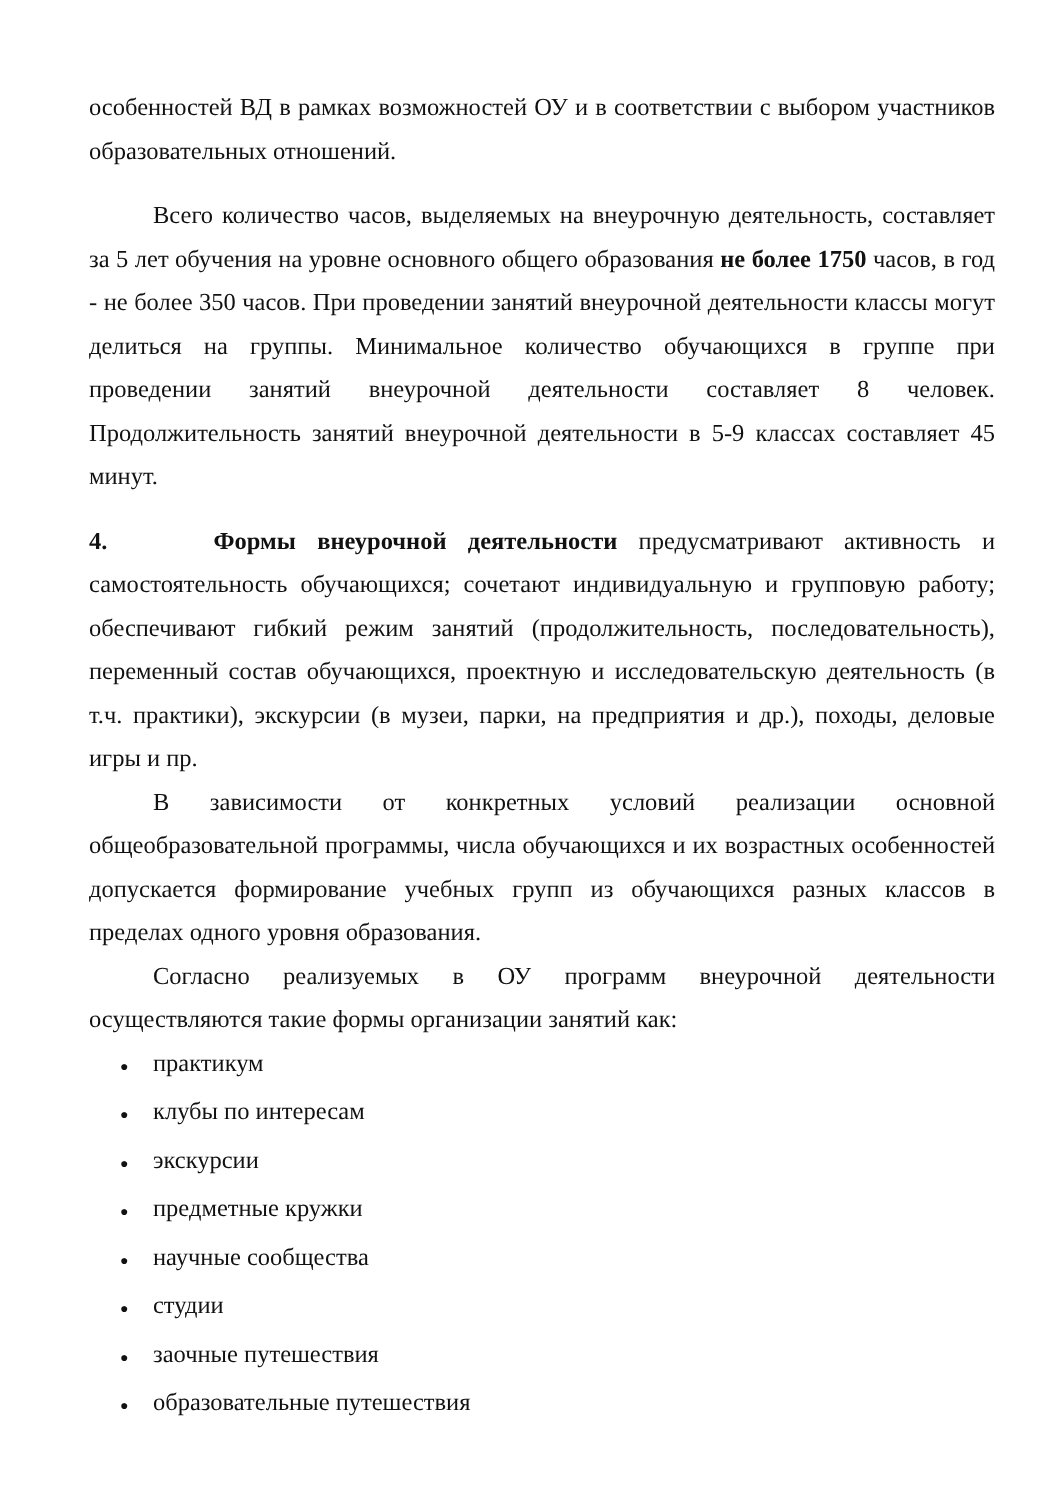особенностей ВД в рамках возможностей ОУ и в соответствии с выбором участников образовательных отношений.
Всего количество часов, выделяемых на внеурочную деятельность, составляет за 5 лет обучения на уровне основного общего образования не более 1750 часов, в год - не более 350 часов. При проведении занятий внеурочной деятельности классы могут делиться на группы. Минимальное количество обучающихся в группе при проведении занятий внеурочной деятельности составляет 8 человек. Продолжительность занятий внеурочной деятельности в 5-9 классах составляет 45 минут.
4. Формы внеурочной деятельности предусматривают активность и самостоятельность обучающихся; сочетают индивидуальную и групповую работу; обеспечивают гибкий режим занятий (продолжительность, последовательность), переменный состав обучающихся, проектную и исследовательскую деятельность (в т.ч. практики), экскурсии (в музеи, парки, на предприятия и др.), походы, деловые игры и пр.
В зависимости от конкретных условий реализации основной общеобразовательной программы, числа обучающихся и их возрастных особенностей допускается формирование учебных групп из обучающихся разных классов в пределах одного уровня образования.
Согласно реализуемых в ОУ программ внеурочной деятельности осуществляются такие формы организации занятий как:
●практикум
●клубы по интересам
●экскурсии
●предметные кружки
●научные сообщества
●студии
●заочные путешествия
●образовательные путешествия